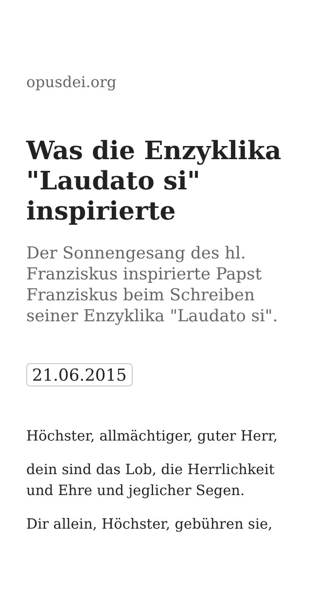opusdei.org
Was die Enzyklika "Laudato si" inspirierte
Der Sonnengesang des hl. Franziskus inspirierte Papst Franziskus beim Schreiben seiner Enzyklika "Laudato si".
21.06.2015
Höchster, allmächtiger, guter Herr,
dein sind das Lob, die Herrlichkeit und Ehre und jeglicher Segen.
Dir allein, Höchster, gebühren sie,